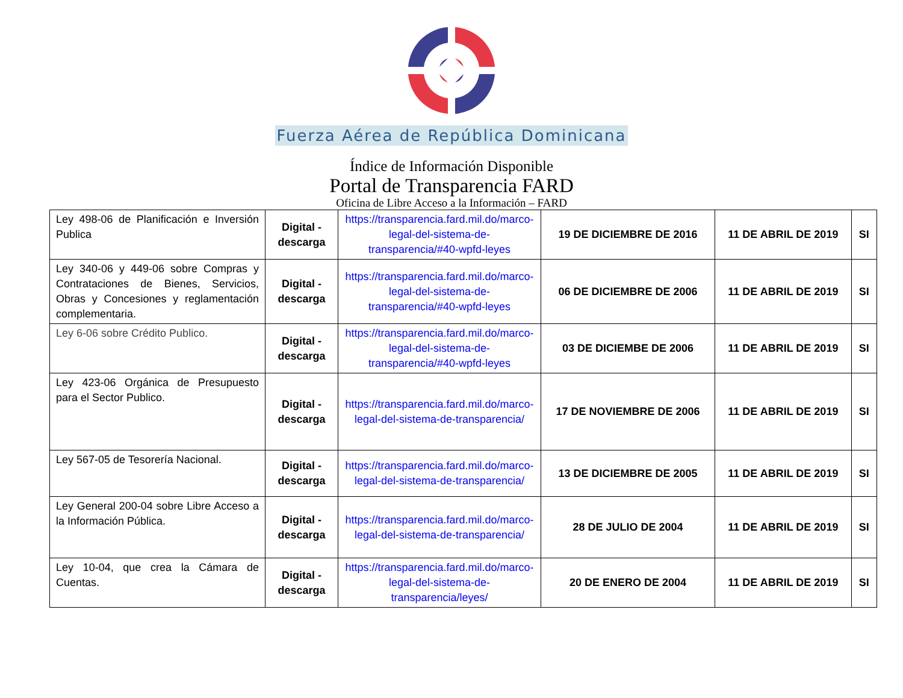Fuerza Aérea de República Dominicana
Índice de Información Disponible
Portal de Transparencia FARD
Oficina de Libre Acceso a la Información – FARD
| Ley 498-06 de Planificación e Inversión Publica | Digital - descarga | https://transparencia.fard.mil.do/marco-legal-del-sistema-de-transparencia/#40-wpfd-leyes | 19 DE DICIEMBRE DE 2016 | 11 DE ABRIL DE 2019 | SI |
| Ley 340-06 y 449-06 sobre Compras y Contrataciones de Bienes, Servicios, Obras y Concesiones y reglamentación complementaria. | Digital - descarga | https://transparencia.fard.mil.do/marco-legal-del-sistema-de-transparencia/#40-wpfd-leyes | 06 DE DICIEMBRE DE 2006 | 11 DE ABRIL DE 2019 | SI |
| Ley 6-06 sobre Crédito Publico. | Digital - descarga | https://transparencia.fard.mil.do/marco-legal-del-sistema-de-transparencia/#40-wpfd-leyes | 03 DE DICIEMBE DE 2006 | 11 DE ABRIL DE 2019 | SI |
| Ley 423-06 Orgánica de Presupuesto para el Sector Publico. | Digital - descarga | https://transparencia.fard.mil.do/marco-legal-del-sistema-de-transparencia/ | 17 DE NOVIEMBRE DE 2006 | 11 DE ABRIL DE 2019 | SI |
| Ley 567-05 de Tesorería Nacional. | Digital - descarga | https://transparencia.fard.mil.do/marco-legal-del-sistema-de-transparencia/ | 13 DE DICIEMBRE DE 2005 | 11 DE ABRIL DE 2019 | SI |
| Ley General 200-04 sobre Libre Acceso a la Información Pública. | Digital - descarga | https://transparencia.fard.mil.do/marco-legal-del-sistema-de-transparencia/ | 28 DE JULIO DE 2004 | 11 DE ABRIL DE 2019 | SI |
| Ley 10-04, que crea la Cámara de Cuentas. | Digital - descarga | https://transparencia.fard.mil.do/marco-legal-del-sistema-de-transparencia/leyes/ | 20 DE ENERO DE 2004 | 11 DE ABRIL DE 2019 | SI |